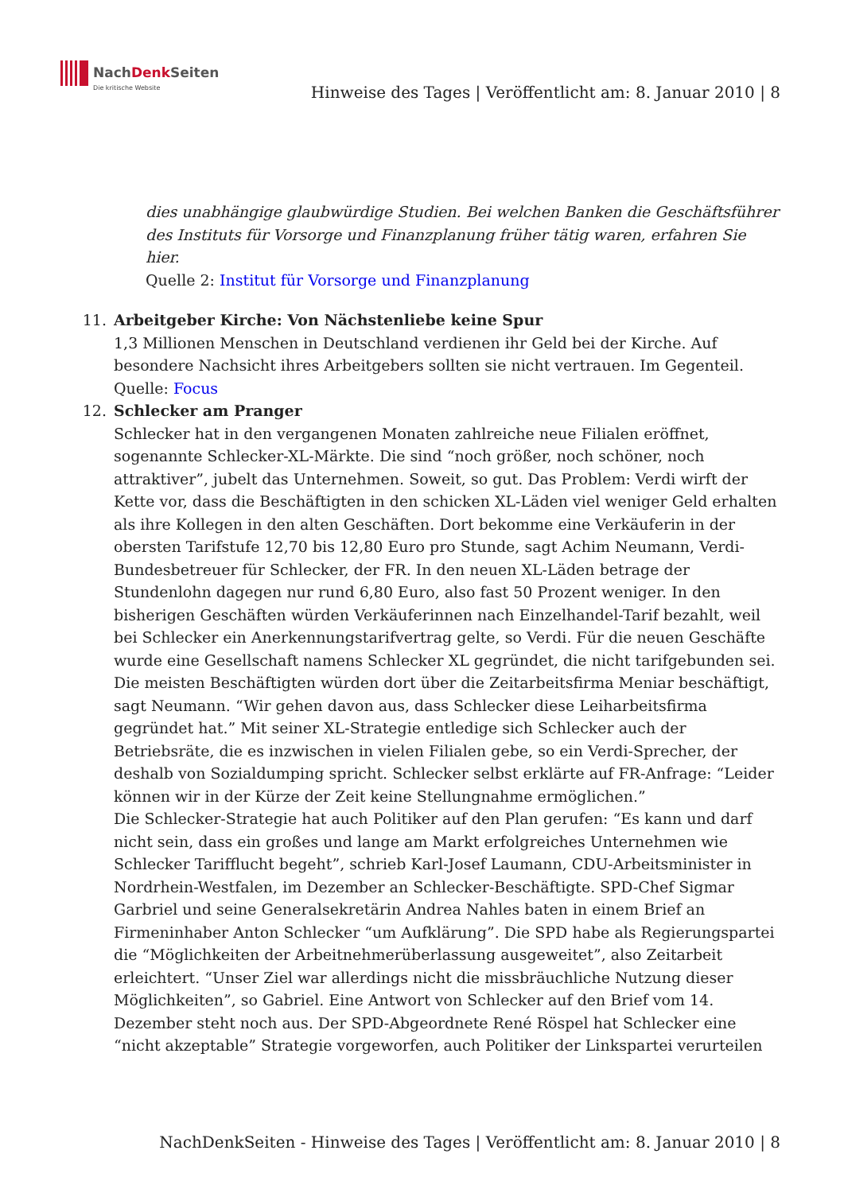NachDenk Seiten
Die kritische Website
Hinweise des Tages | Veröffentlicht am: 8. Januar 2010 | 8
dies unabhängige glaubwürdige Studien. Bei welchen Banken die Geschäftsführer des Instituts für Vorsorge und Finanzplanung früher tätig waren, erfahren Sie hier.
Quelle 2: Institut für Vorsorge und Finanzplanung
11. Arbeitgeber Kirche: Von Nächstenliebe keine Spur
1,3 Millionen Menschen in Deutschland verdienen ihr Geld bei der Kirche. Auf besondere Nachsicht ihres Arbeitgebers sollten sie nicht vertrauen. Im Gegenteil.
Quelle: Focus
12. Schlecker am Pranger
Schlecker hat in den vergangenen Monaten zahlreiche neue Filialen eröffnet, sogenannte Schlecker-XL-Märkte. Die sind “noch größer, noch schöner, noch attraktiver”, jubelt das Unternehmen. Soweit, so gut. Das Problem: Verdi wirft der Kette vor, dass die Beschäftigten in den schicken XL-Läden viel weniger Geld erhalten als ihre Kollegen in den alten Geschäften. Dort bekomme eine Verkäuferin in der obersten Tarifstufe 12,70 bis 12,80 Euro pro Stunde, sagt Achim Neumann, Verdi-Bundesbetreuer für Schlecker, der FR. In den neuen XL-Läden betrage der Stundenlohn dagegen nur rund 6,80 Euro, also fast 50 Prozent weniger. In den bisherigen Geschäften würden Verkäuferinnen nach Einzelhandel-Tarif bezahlt, weil bei Schlecker ein Anerkennungstarifvertrag gelte, so Verdi. Für die neuen Geschäfte wurde eine Gesellschaft namens Schlecker XL gegründet, die nicht tarifgebunden sei. Die meisten Beschäftigten würden dort über die Zeitarbeitsfirma Meniar beschäftigt, sagt Neumann. “Wir gehen davon aus, dass Schlecker diese Leiharbeitsfirma gegründet hat.” Mit seiner XL-Strategie entledige sich Schlecker auch der Betriebsräte, die es inzwischen in vielen Filialen gebe, so ein Verdi-Sprecher, der deshalb von Sozialdumping spricht. Schlecker selbst erklärte auf FR-Anfrage: “Leider können wir in der Kürze der Zeit keine Stellungnahme ermöglichen.”
Die Schlecker-Strategie hat auch Politiker auf den Plan gerufen: “Es kann und darf nicht sein, dass ein großes und lange am Markt erfolgreiches Unternehmen wie Schlecker Tarifflucht begeht”, schrieb Karl-Josef Laumann, CDU-Arbeitsminister in Nordrhein-Westfalen, im Dezember an Schlecker-Beschäftigte. SPD-Chef Sigmar Garbriel und seine Generalsekretärin Andrea Nahles baten in einem Brief an Firmeninhaber Anton Schlecker “um Aufklärung”. Die SPD habe als Regierungspartei die “Möglichkeiten der Arbeitnehmerüberlassung ausgeweitet”, also Zeitarbeit erleichtert. “Unser Ziel war allerdings nicht die missbräuchliche Nutzung dieser Möglichkeiten”, so Gabriel. Eine Antwort von Schlecker auf den Brief vom 14. Dezember steht noch aus. Der SPD-Abgeordnete René Röspel hat Schlecker eine “nicht akzeptable” Strategie vorgeworfen, auch Politiker der Linkspartei verurteilen
NachDenkSeiten - Hinweise des Tages | Veröffentlicht am: 8. Januar 2010 | 8